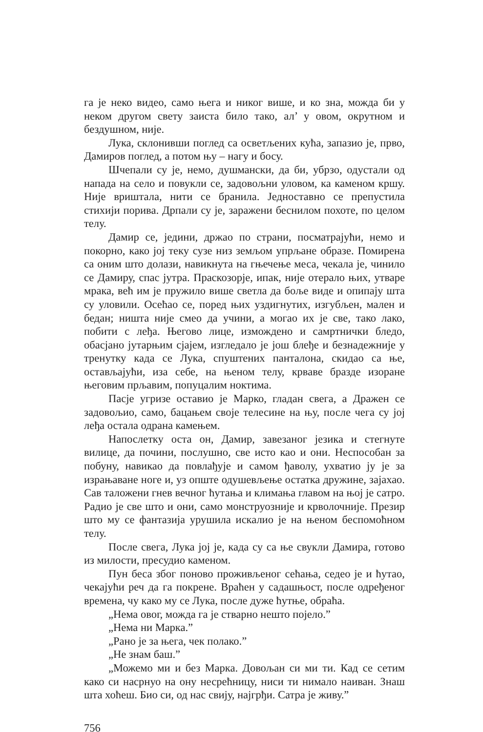га је неко видео, само њега и никог више, и ко зна, можда би у неком другом свету заиста било тако, ал’ у овом, окрутном и бездушном, није.
Лука, склонивши поглед са осветљених кућа, запазио је, прво, Дамиров поглед, а потом њу – нагу и босу.
Шчепали су је, немо, душмански, да би, убрзо, одустали од напада на село и повукли се, задовољни уловом, ка каменом кршу. Није вриштала, нити се бранила. Једноставно се препустила стихији порива. Дрпали су је, заражени беснилом похоте, по целом телу.
Дамир се, једини, држао по страни, посматрајући, немо и покорно, како јој теку сузе низ земљом упрљане образе. Помирена са оним што долази, навикнута на гњечење меса, чекала је, чинило се Дамиру, спас јутра. Праскозорје, ипак, није отерало њих, утваре мрака, већ им је пружило више светла да боље виде и опипају шта су уловили. Осећао се, поред њих уздигнутих, изгубљен, мален и бедан; ништа није смео да учини, а могао их је све, тако лако, побити с леђа. Његово лице, измождено и самртнички бледо, обасјано јутарњим сјајем, изгледало је још блеђе и безнадежније у тренутку када се Лука, спуштених панталона, скидао са ње, остављајући, иза себе, на њеном телу, крваве бразде изоране његовим прљавим, попуцалим ноктима.
Пасје угризе оставио је Марко, гладан свега, а Дражен се задовољио, само, бацањем своје телесине на њу, после чега су јој леђа остала одрана камењем.
Напослетку оста он, Дамир, завезаног језика и стегнуте вилице, да почини, послушно, све исто као и они. Неспособан за побуну, навикао да повлађује и самом ђаволу, ухватио ју је за израњаване ноге и, уз опште одушевљење остатка дружине, зајахао. Сав таложени гнев вечног ћутања и климања главом на њој је сатро. Радио је све што и они, само монструозније и крволочније. Презир што му се фантазија урушила искалио је на њеном беспомоћном телу.
После свега, Лука јој је, када су са ње свукли Дамира, готово из милости, пресудио каменом.
Пун беса због поново проживљеног сећања, седео је и ћутао, чекајући реч да га покрене. Враћен у садашњост, после одређеног времена, чу како му се Лука, после дуже ћутње, обраћа.
„Нема овог, можда га је стварно нешто појело.”
„Нема ни Марка.”
„Рано је за њега, чек полако.”
„Не знам баш.”
„Можемо ми и без Марка. Довољан си ми ти. Кад се сетим како си насрнуо на ону несрећницу, ниси ти нимало наиван. Знаш шта хоћеш. Био си, од нас свију, најгрђи. Сатра је живу.”
756